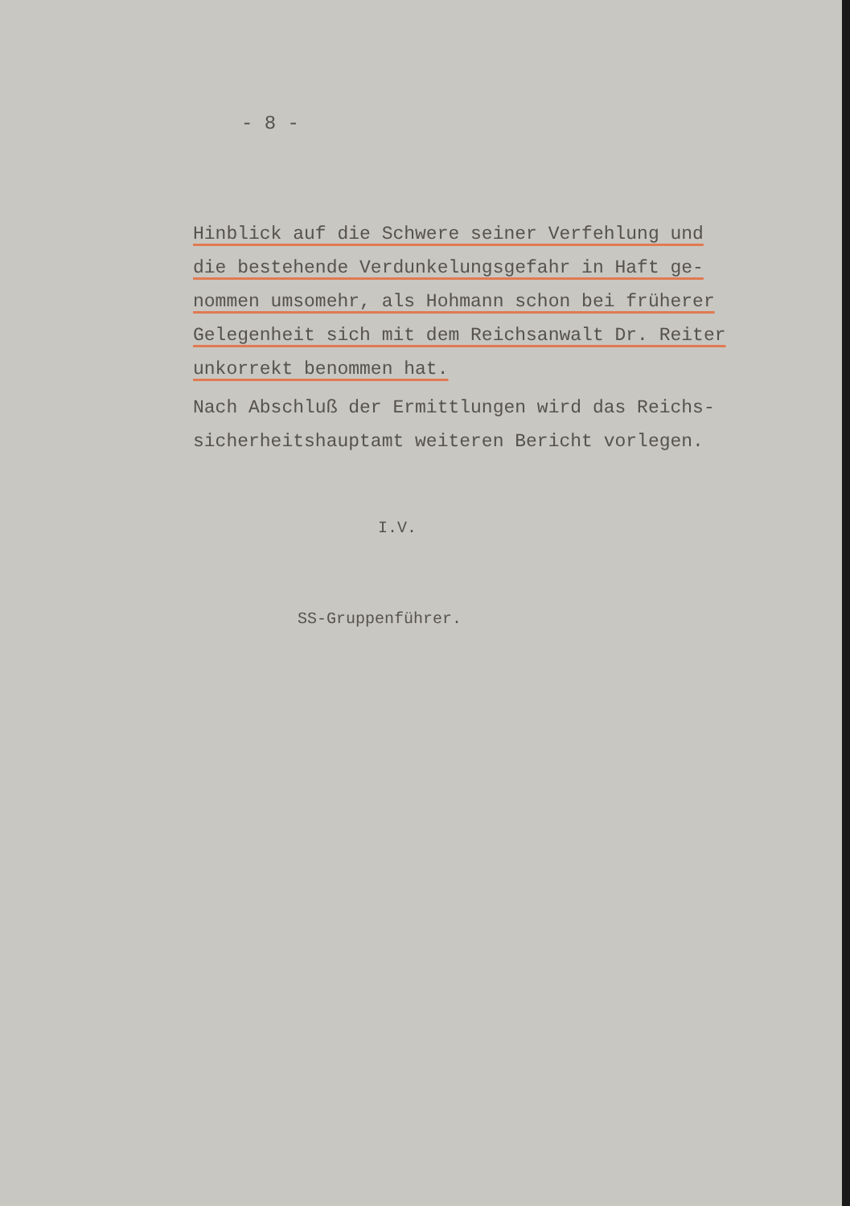- 8 -
Hinblick auf die Schwere seiner Verfehlung und
die bestehende Verdunkelungsgefahr in Haft ge-
nommen umsomehr, als Hohmann schon bei früherer
Gelegenheit sich mit dem Reichsanwalt Dr. Reiter
unkorrekt benommen hat.
Nach Abschluß der Ermittlungen wird das Reichs-
sicherheitshauptamt weiteren Bericht vorlegen.
I.V.
SS-Gruppenführer.